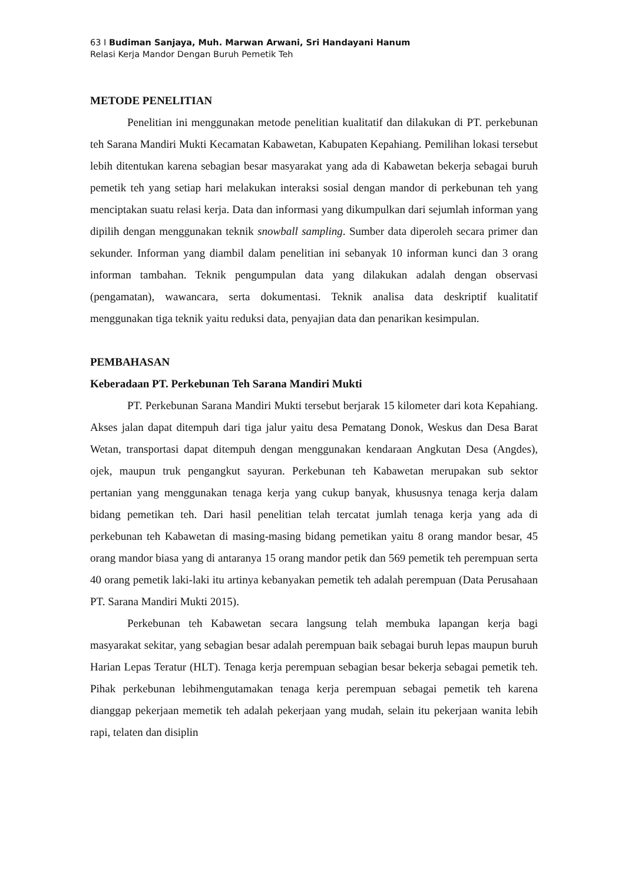63 I Budiman Sanjaya, Muh. Marwan Arwani, Sri Handayani Hanum
Relasi Kerja Mandor Dengan Buruh Pemetik Teh
METODE PENELITIAN
Penelitian ini menggunakan metode penelitian kualitatif dan dilakukan di PT. perkebunan teh Sarana Mandiri Mukti Kecamatan Kabawetan, Kabupaten Kepahiang. Pemilihan lokasi tersebut lebih ditentukan karena sebagian besar masyarakat yang ada di Kabawetan bekerja sebagai buruh pemetik teh yang setiap hari melakukan interaksi sosial dengan mandor di perkebunan teh yang menciptakan suatu relasi kerja. Data dan informasi yang dikumpulkan dari sejumlah informan yang dipilih dengan menggunakan teknik snowball sampling. Sumber data diperoleh secara primer dan sekunder. Informan yang diambil dalam penelitian ini sebanyak 10 informan kunci dan 3 orang informan tambahan. Teknik pengumpulan data yang dilakukan adalah dengan observasi (pengamatan), wawancara, serta dokumentasi. Teknik analisa data deskriptif kualitatif menggunakan tiga teknik yaitu reduksi data, penyajian data dan penarikan kesimpulan.
PEMBAHASAN
Keberadaan PT. Perkebunan Teh Sarana Mandiri Mukti
PT. Perkebunan Sarana Mandiri Mukti tersebut berjarak 15 kilometer dari kota Kepahiang. Akses jalan dapat ditempuh dari tiga jalur yaitu desa Pematang Donok, Weskus dan Desa Barat Wetan, transportasi dapat ditempuh dengan menggunakan kendaraan Angkutan Desa (Angdes), ojek, maupun truk pengangkut sayuran. Perkebunan teh Kabawetan merupakan sub sektor pertanian yang menggunakan tenaga kerja yang cukup banyak, khususnya tenaga kerja dalam bidang pemetikan teh. Dari hasil penelitian telah tercatat jumlah tenaga kerja yang ada di perkebunan teh Kabawetan di masing-masing bidang pemetikan yaitu 8 orang mandor besar, 45 orang mandor biasa yang di antaranya 15 orang mandor petik dan 569 pemetik teh perempuan serta 40 orang pemetik laki-laki itu artinya kebanyakan pemetik teh adalah perempuan (Data Perusahaan PT. Sarana Mandiri Mukti 2015).
Perkebunan teh Kabawetan secara langsung telah membuka lapangan kerja bagi masyarakat sekitar, yang sebagian besar adalah perempuan baik sebagai buruh lepas maupun buruh Harian Lepas Teratur (HLT). Tenaga kerja perempuan sebagian besar bekerja sebagai pemetik teh. Pihak perkebunan lebihmengutamakan tenaga kerja perempuan sebagai pemetik teh karena dianggap pekerjaan memetik teh adalah pekerjaan yang mudah, selain itu pekerjaan wanita lebih rapi, telaten dan disiplin